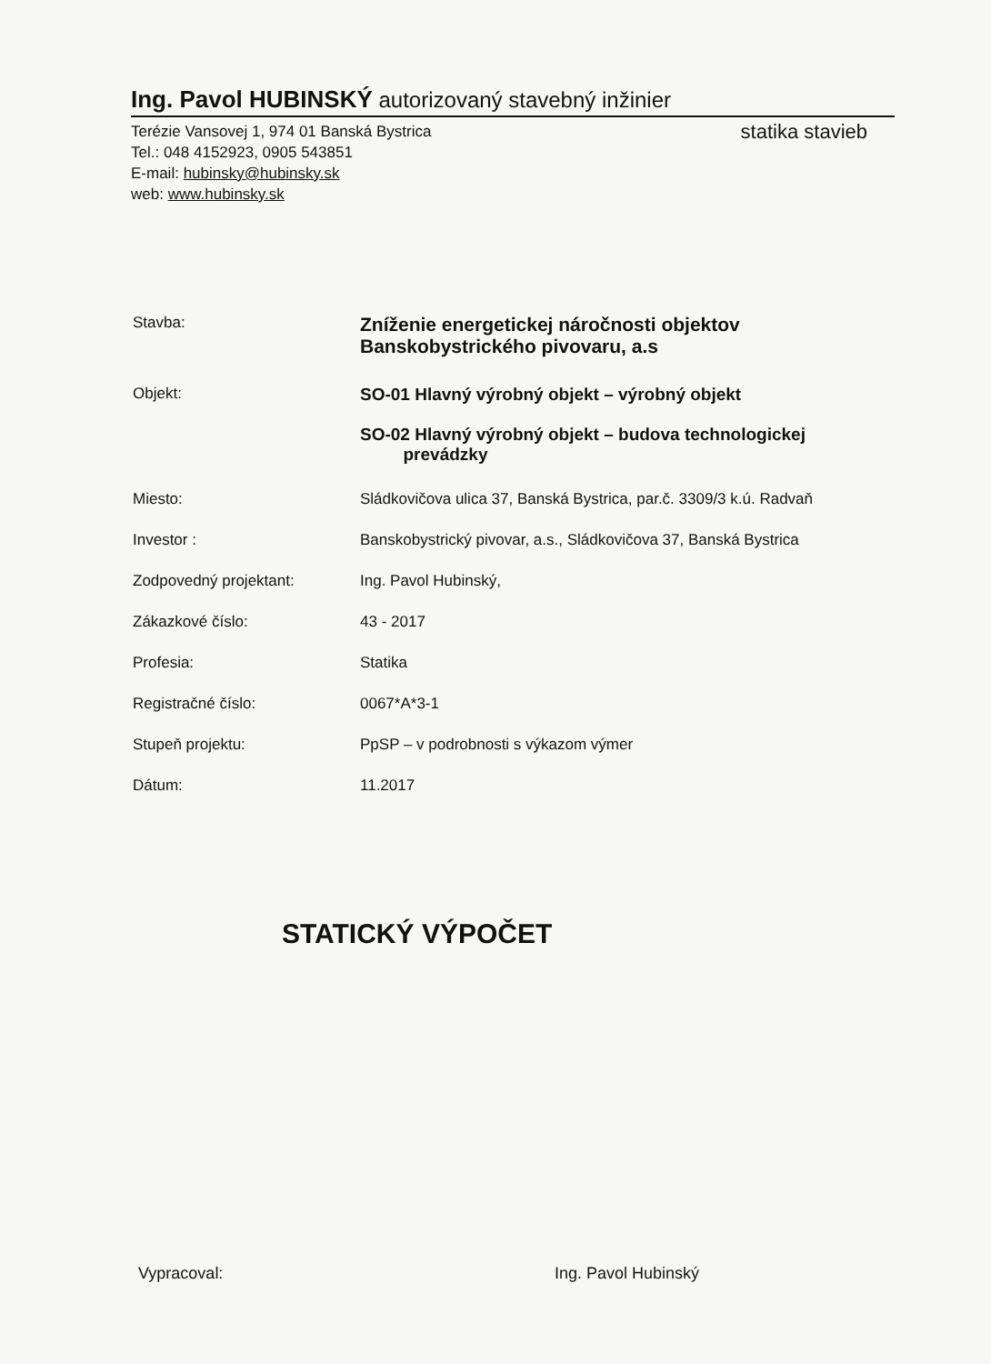Ing. Pavol HUBINSKÝ autorizovaný stavebný inžinier
Terézie Vansovej 1, 974 01 Banská Bystrica
Tel.: 048 4152923, 0905 543851
E-mail: hubinsky@hubinsky.sk
web: www.hubinsky.sk
statika stavieb
Stavba:
Zníženie energetickej náročnosti objektov
Banskobystrického pivovaru, a.s
Objekt: SO-01 Hlavný výrobný objekt – výrobný objekt
SO-02 Hlavný výrobný objekt – budova technologickej
prevádzky
Miesto: Sládkovičova ulica 37, Banská Bystrica, par.č. 3309/3 k.ú. Radvaň
Investor : Banskobystrický pivovar, a.s., Sládkovičova 37, Banská Bystrica
Zodpovedný projektant: Ing. Pavol Hubinský,
Zákazkové číslo: 43 - 2017
Profesia: Statika
Registračné číslo: 0067*A*3-1
Stupeň projektu: PpSP – v podrobnosti s výkazom výmer
Dátum: 11.2017
STATICKÝ VÝPOČET
Vypracoval: Ing. Pavol Hubinský